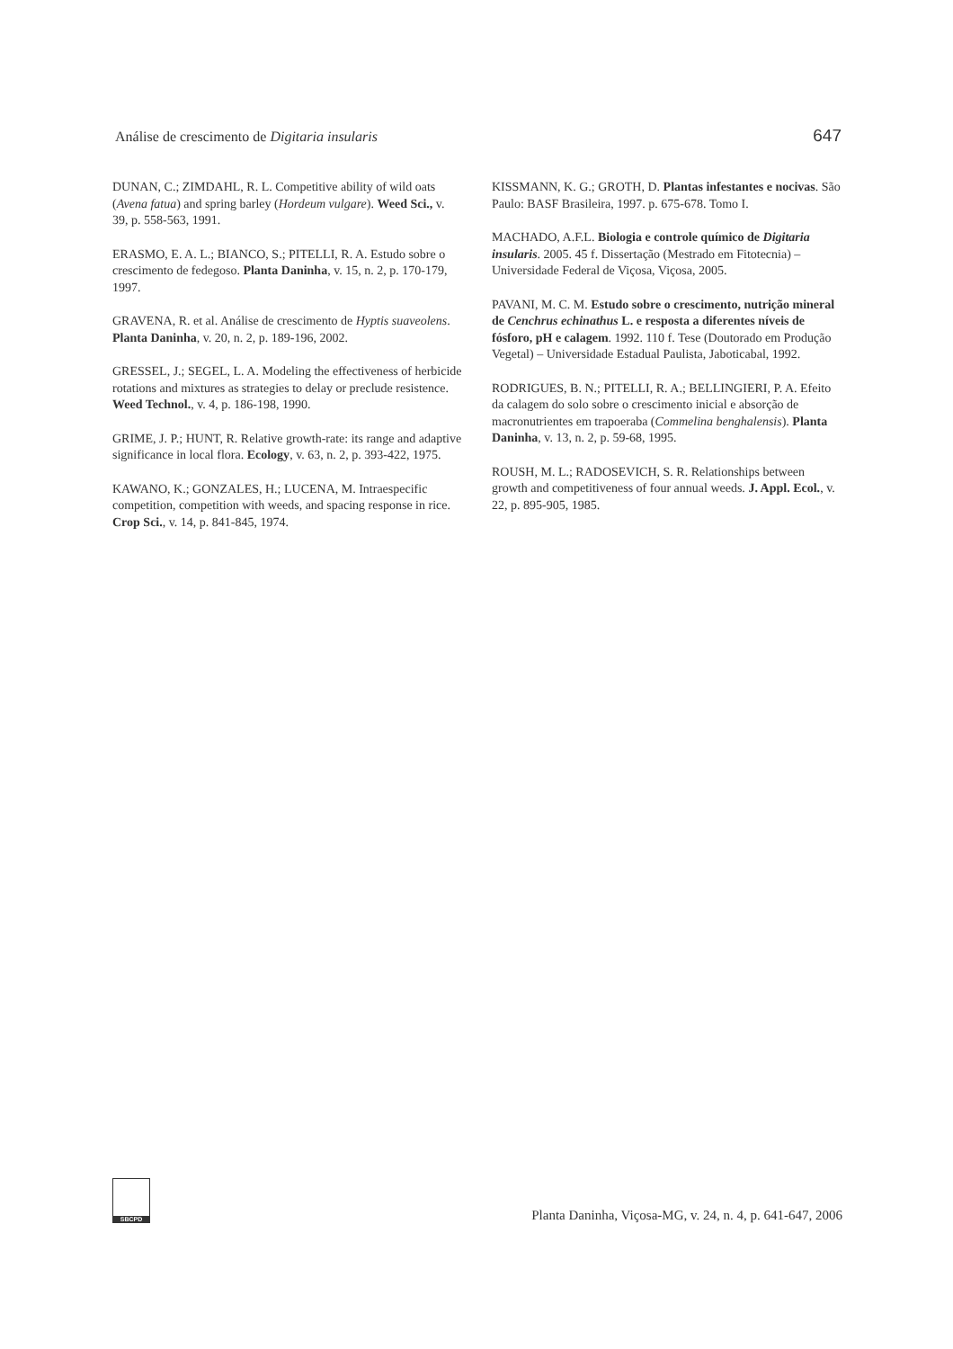Análise de crescimento de Digitaria insularis 647
DUNAN, C.; ZIMDAHL, R. L. Competitive ability of wild oats (Avena fatua) and spring barley (Hordeum vulgare). Weed Sci., v. 39, p. 558-563, 1991.
ERASMO, E. A. L.; BIANCO, S.; PITELLI, R. A. Estudo sobre o crescimento de fedegoso. Planta Daninha, v. 15, n. 2, p. 170-179, 1997.
GRAVENA, R. et al. Análise de crescimento de Hyptis suaveolens. Planta Daninha, v. 20, n. 2, p. 189-196, 2002.
GRESSEL, J.; SEGEL, L. A. Modeling the effectiveness of herbicide rotations and mixtures as strategies to delay or preclude resistence. Weed Technol., v. 4, p. 186-198, 1990.
GRIME, J. P.; HUNT, R. Relative growth-rate: its range and adaptive significance in local flora. Ecology, v. 63, n. 2, p. 393-422, 1975.
KAWANO, K.; GONZALES, H.; LUCENA, M. Intraespecific competition, competition with weeds, and spacing response in rice. Crop Sci., v. 14, p. 841-845, 1974.
KISSMANN, K. G.; GROTH, D. Plantas infestantes e nocivas. São Paulo: BASF Brasileira, 1997. p. 675-678. Tomo I.
MACHADO, A.F.L. Biologia e controle químico de Digitaria insularis. 2005. 45 f. Dissertação (Mestrado em Fitotecnia) – Universidade Federal de Viçosa, Viçosa, 2005.
PAVANI, M. C. M. Estudo sobre o crescimento, nutrição mineral de Cenchrus echinathus L. e resposta a diferentes níveis de fósforo, pH e calagem. 1992. 110 f. Tese (Doutorado em Produção Vegetal) – Universidade Estadual Paulista, Jaboticabal, 1992.
RODRIGUES, B. N.; PITELLI, R. A.; BELLINGIERI, P. A. Efeito da calagem do solo sobre o crescimento inicial e absorção de macronutrientes em trapoeraba (Commelina benghalensis). Planta Daninha, v. 13, n. 2, p. 59-68, 1995.
ROUSH, M. L.; RADOSEVICH, S. R. Relationships between growth and competitiveness of four annual weeds. J. Appl. Ecol., v. 22, p. 895-905, 1985.
SBCPD
Planta Daninha, Viçosa-MG, v. 24, n. 4, p. 641-647, 2006